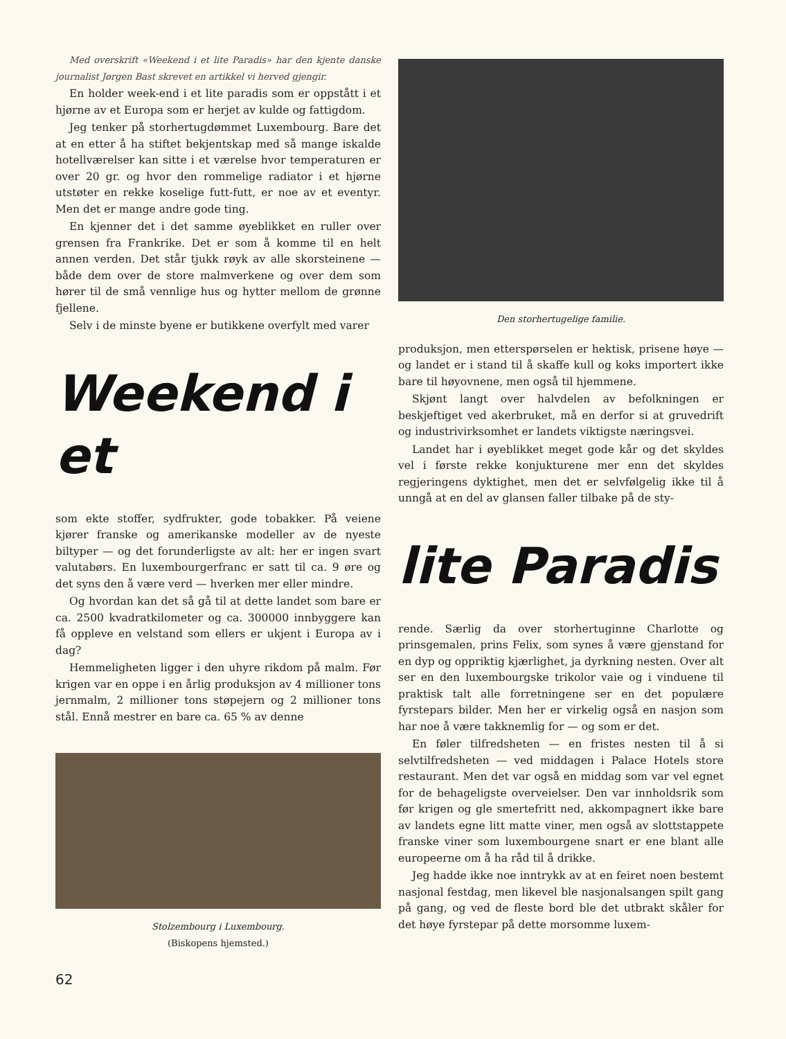Med overskrift «Weekend i et lite Paradis» har den kjente danske journalist Jørgen Bast skrevet en artikkel vi herved gjengir.
En holder week-end i et lite paradis som er oppstått i et hjørne av et Europa som er herjet av kulde og fattigdom.
Jeg tenker på storhertugdømmet Luxembourg. Bare det at en etter å ha stiftet bekjentskap med så mange iskalde hotellværelser kan sitte i et værelse hvor temperaturen er over 20 gr. og hvor den rommelige radiator i et hjørne utstøter en rekke koselige futt-futt, er noe av et eventyr. Men det er mange andre gode ting.
En kjenner det i det samme øyeblikket en ruller over grensen fra Frankrike. Det er som å komme til en helt annen verden. Det står tjukk røyk av alle skorsteinene — både dem over de store malmverkene og over dem som hører til de små vennlige hus og hytter mellom de grønne fjellene.
Selv i de minste byene er butikkene overfylt med varer
Weekend i et
som ekte stoffer, sydfrukter, gode tobakker. På veiene kjører franske og amerikanske modeller av de nyeste biltyper — og det forunderligste av alt: her er ingen svart valutabørs. En luxembourgerfranc er satt til ca. 9 øre og det syns den å være verd — hverken mer eller mindre.
Og hvordan kan det så gå til at dette landet som bare er ca. 2500 kvadratkilometer og ca. 300000 innbyggere kan få oppleve en velstand som ellers er ukjent i Europa av i dag?
Hemmeligheten ligger i den uhyre rikdom på malm. Før krigen var en oppe i en årlig produksjon av 4 millioner tons jernmalm, 2 millioner tons støpejern og 2 millioner tons stål. Ennå mestrer en bare ca. 65 % av denne
Stolzembourg i Luxembourg.
(Biskopens hjemsted.)
62
Den storhertugelige familie.
produksjon, men etterspørselen er hektisk, prisene høye — og landet er i stand til å skaffe kull og koks importert ikke bare til høyovnene, men også til hjemmene.
Skjønt langt over halvdelen av befolkningen er beskjeftiget ved akerbruket, må en derfor si at gruvedrift og industrivirksomhet er landets viktigste næringsvei.
Landet har i øyeblikket meget gode kår og det skyldes vel i første rekke konjukturene mer enn det skyldes regjeringens dyktighet, men det er selvfølgelig ikke til å unngå at en del av glansen faller tilbake på de sty-
lite Paradis
rende. Særlig da over storhertuginne Charlotte og prinsgemalen, prins Felix, som synes å være gjenstand for en dyp og oppriktig kjærlighet, ja dyrkning nesten. Over alt ser en den luxembourgske trikolor vaie og i vinduene til praktisk talt alle forretningene ser en det populære fyrstepars bilder. Men her er virkelig også en nasjon som har noe å være takknemlig for — og som er det.
En føler tilfredsheten — en fristes nesten til å si selvtilfredsheten — ved middagen i Palace Hotels store restaurant. Men det var også en middag som var vel egnet for de behageligste overveielser. Den var innholdsrik som før krigen og gle smertefritt ned, akkompagnert ikke bare av landets egne litt matte viner, men også av slottstappete franske viner som luxembourgene snart er ene blant alle europeerne om å ha råd til å drikke.
Jeg hadde ikke noe inntrykk av at en feiret noen bestemt nasjonal festdag, men likevel ble nasjonalsangen spilt gang på gang, og ved de fleste bord ble det utbrakt skåler for det høye fyrstepar på dette morsomme luxem-